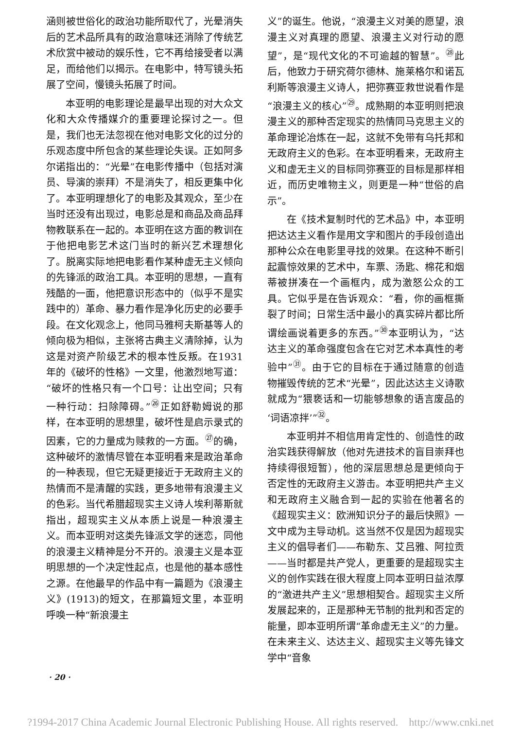涵则被世俗化的政治功能所取代了，光晕消失后的艺术品所具有的政治意味还消除了传统艺术欣赏中被动的娱乐性，它不再给接受者以满足，而给他们以揭示。在电影中，特写镜头拓展了空间，慢镜头拓展了时间。
本亚明的电影理论是最早出现的对大众文化和大众传播媒介的重要理论探讨之一。但是，我们也无法忽视在他对电影文化的过分的乐观态度中所包含的某些理论失误。正如阿多尔诺指出的：“光晕”在电影传播中（包括对演员、导演的崇拜）不是消失了，相反更集中化了。本亚明理想化了的电影及其观众，至少在当时还没有出现过，电影总是和商品及商品拜物教联系在一起的。本亚明在这方面的教训在于他把电影艺术这门当时的新兴艺术理想化了。脱离实际地把电影看作某种虚无主义倾向的先锋派的政治工具。本亚明的思想，一直有残酷的一面，他把意识形态中的（似乎不是实践中的）革命、暴力看作是净化历史的必要手段。在文化观念上，他同马雅柯夫斯基等人的倾向极为相似，主张将古典主义清除掉，认为这是对资产阶级艺术的根本性反叛。在1931年的《破坏的性格》一文里，他激烈地写道：“破坏的性格只有一个口号：让出空间；只有一种行动：扫除障碍。”<sup>㉖</sup>正如舒勒姆说的那样，在本亚明的思想里，破坏性是启示录式的因素，它的力量成为赎救的一方面。<sup>㉗</sup>的确，这种破坏的激情尽管在本亚明看来是政治革命的一种表现，但它无疑更接近于无政府主义的热情而不是清醒的实践，更多地带有浪漫主义的色彩。当代希腊超现实主义诗人埃利蒂斯就指出，超现实主义从本质上说是一种浪漫主义。而本亚明对这类先锋派文学的迷恋，同他的浪漫主义精神是分不开的。浪漫主义是本亚明思想的一个决定性起点，也是他的基本感性之源。在他最早的作品中有一篇题为《浪漫主义》(1913)的短文，在那篇短文里，本亚明呼唤一种“新浪漫主
义”的诞生。他说，“浪漫主义对美的愿望，浪漫主义对真理的愿望、浪漫主义对行动的愿望”，是“现代文化的不可逾越的智慧”。<sup>㉘</sup>此后，他致力于研究荷尔德林、施莱格尔和诺瓦利斯等浪漫主义诗人，把弥赛亚救世说看作是“浪漫主义的核心”<sup>㉙</sup>。成熟期的本亚明则把浪漫主义的那种否定现实的热情同马克思主义的革命理论冶炼在一起，这就不免带有乌托邦和无政府主义的色彩。在本亚明看来，无政府主义和虚无主义的目标同弥赛亚的目标是那样相近，而历史唯物主义，则更是一种“世俗的启示”。
在《技术复制时代的艺术品》中，本亚明把达达主义看作是用文字和图片的手段创造出那种公众在电影里寻找的效果。在这种不断引起震惊效果的艺术中，车票、汤匙、棉花和烟蒂被拼凑在一个画框内，成为激怒公众的工具。它似乎是在告诉观众：“看，你的画框撕裂了时间；日常生活中最小的真实碎片都比所谓绘画说着更多的东西。”<sup>㉚</sup>本亚明认为，“达达主义的革命强度包含在它对艺术本真性的考验中”<sup>㉛</sup>。由于它的目标在于通过随意的创造物摧毁传统的艺术“光晕”，因此达达主义诗歌就成为“猥亵话和一切能够想象的语言废品的‘词语凉拌’”<sup>㉜</sup>。
本亚明并不相信用肯定性的、创造性的政治实践获得解放（他对先进技术的盲目崇拜也持续得很短暂），他的深层思想总是更倾向于否定性的无政府主义游击。本亚明把共产主义和无政府主义融合到一起的实验在他著名的《超现实主义：欧洲知识分子的最后快照》一文中成为主导动机。这当然不仅是因为超现实主义的倡导者们——布勒东、艾吕雅、阿拉贡——当时都是共产党人，更重要的是超现实主义的创作实践在很大程度上同本亚明日益浓厚的“激进共产主义”思想相契合。超现实主义所发展起来的，正是那种无节制的批判和否定的能量，即本亚明所谓“革命虚无主义”的力量。在未来主义、达达主义、超现实主义等先锋文学中“音象
· 20 ·
?1994-2017 China Academic Journal Electronic Publishing House. All rights reserved. http://www.cnki.net